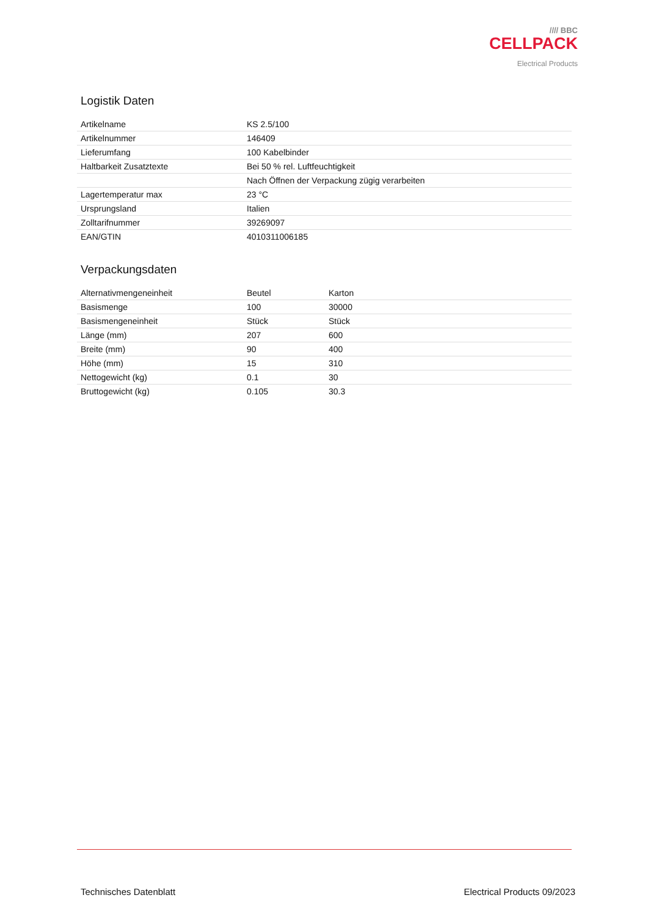//// BBC
CELLPACK
Electrical Products
Logistik Daten
| Artikelname | KS 2.5/100 |
| Artikelnummer | 146409 |
| Lieferumfang | 100 Kabelbinder |
| Haltbarkeit Zusatztexte | Bei 50 % rel. Luftfeuchtigkeit |
| | Nach Öffnen der Verpackung zügig verarbeiten |
| Lagertemperatur max | 23 °C |
| Ursprungsland | Italien |
| Zolltarifnummer | 39269097 |
| EAN/GTIN | 4010311006185 |
Verpackungsdaten
| Alternativmengeneinheit | Beutel | Karton |
| Basismenge | 100 | 30000 |
| Basismengeneinheit | Stück | Stück |
| Länge (mm) | 207 | 600 |
| Breite (mm) | 90 | 400 |
| Höhe (mm) | 15 | 310 |
| Nettogewicht (kg) | 0.1 | 30 |
| Bruttogewicht (kg) | 0.105 | 30.3 |
Technisches Datenblatt Electrical Products 09/2023